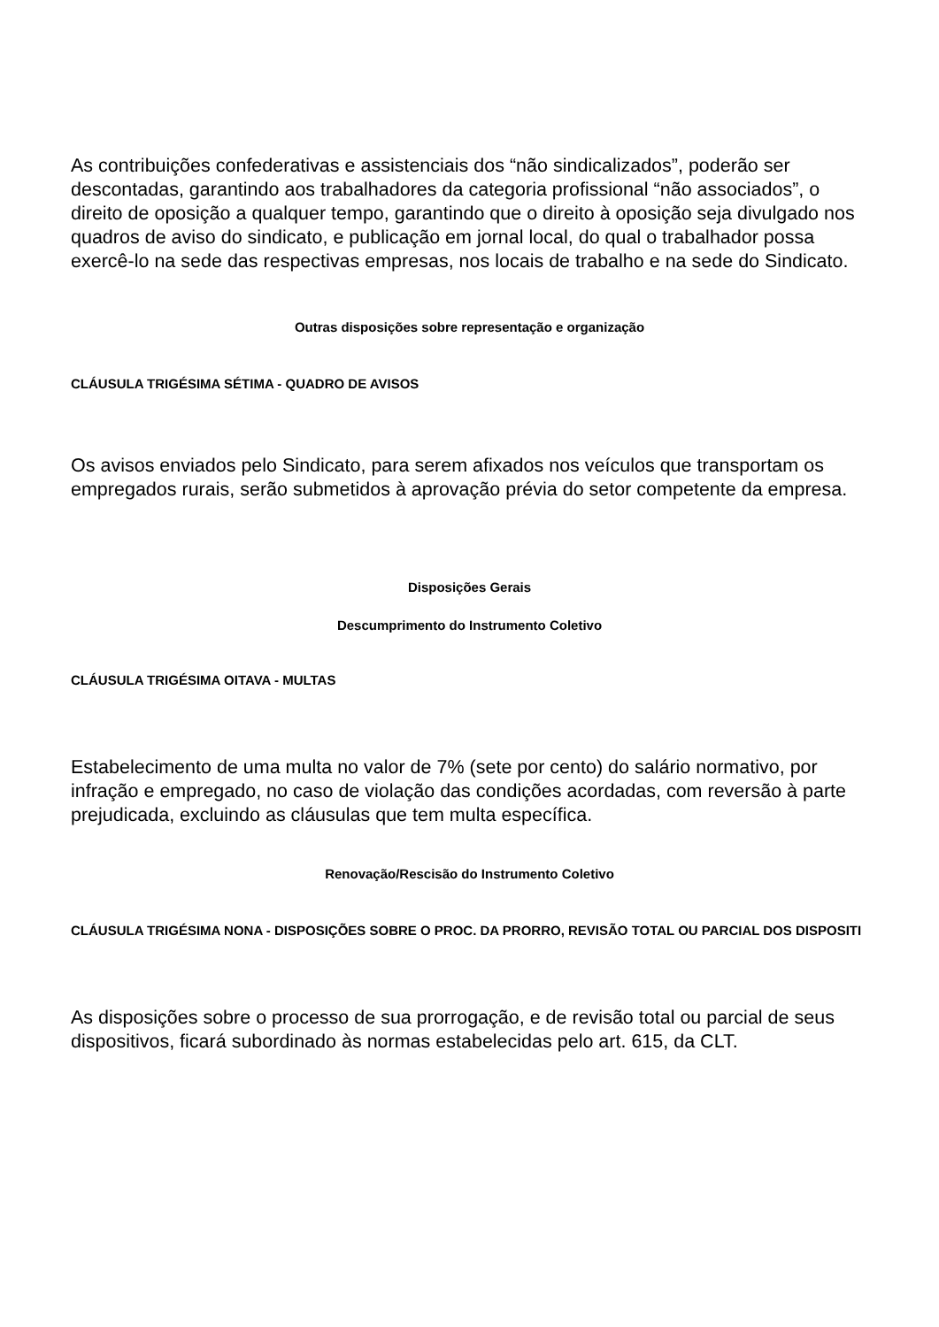As contribuições confederativas e assistenciais dos “não sindicalizados”, poderão ser descontadas, garantindo aos trabalhadores da categoria profissional “não associados”, o direito de oposição a qualquer tempo, garantindo que o direito à oposição seja divulgado nos quadros de aviso do sindicato, e publicação em jornal local, do qual o trabalhador possa exercê-lo na sede das respectivas empresas, nos locais de trabalho e na sede do Sindicato.
Outras disposições sobre representação e organização
CLÁUSULA TRIGÉSIMA SÉTIMA - QUADRO DE AVISOS
Os avisos enviados pelo Sindicato, para serem afixados nos veículos que transportam os empregados rurais, serão submetidos à aprovação prévia do setor competente da empresa.
Disposições Gerais
Descumprimento do Instrumento Coletivo
CLÁUSULA TRIGÉSIMA OITAVA - MULTAS
Estabelecimento de uma multa no valor de 7% (sete por cento) do salário normativo, por infração e empregado, no caso de violação das condições acordadas, com reversão à parte prejudicada, excluindo as cláusulas que tem multa específica.
Renovação/Rescisão do Instrumento Coletivo
CLÁUSULA TRIGÉSIMA NONA - DISPOSIÇÕES SOBRE O PROC. DA PRORRO, REVISÃO TOTAL OU PARCIAL DOS DISPOSITI
As disposições sobre o processo de sua prorrogação, e de revisão total ou parcial de seus dispositivos, ficará subordinado às normas estabelecidas pelo art. 615, da CLT.